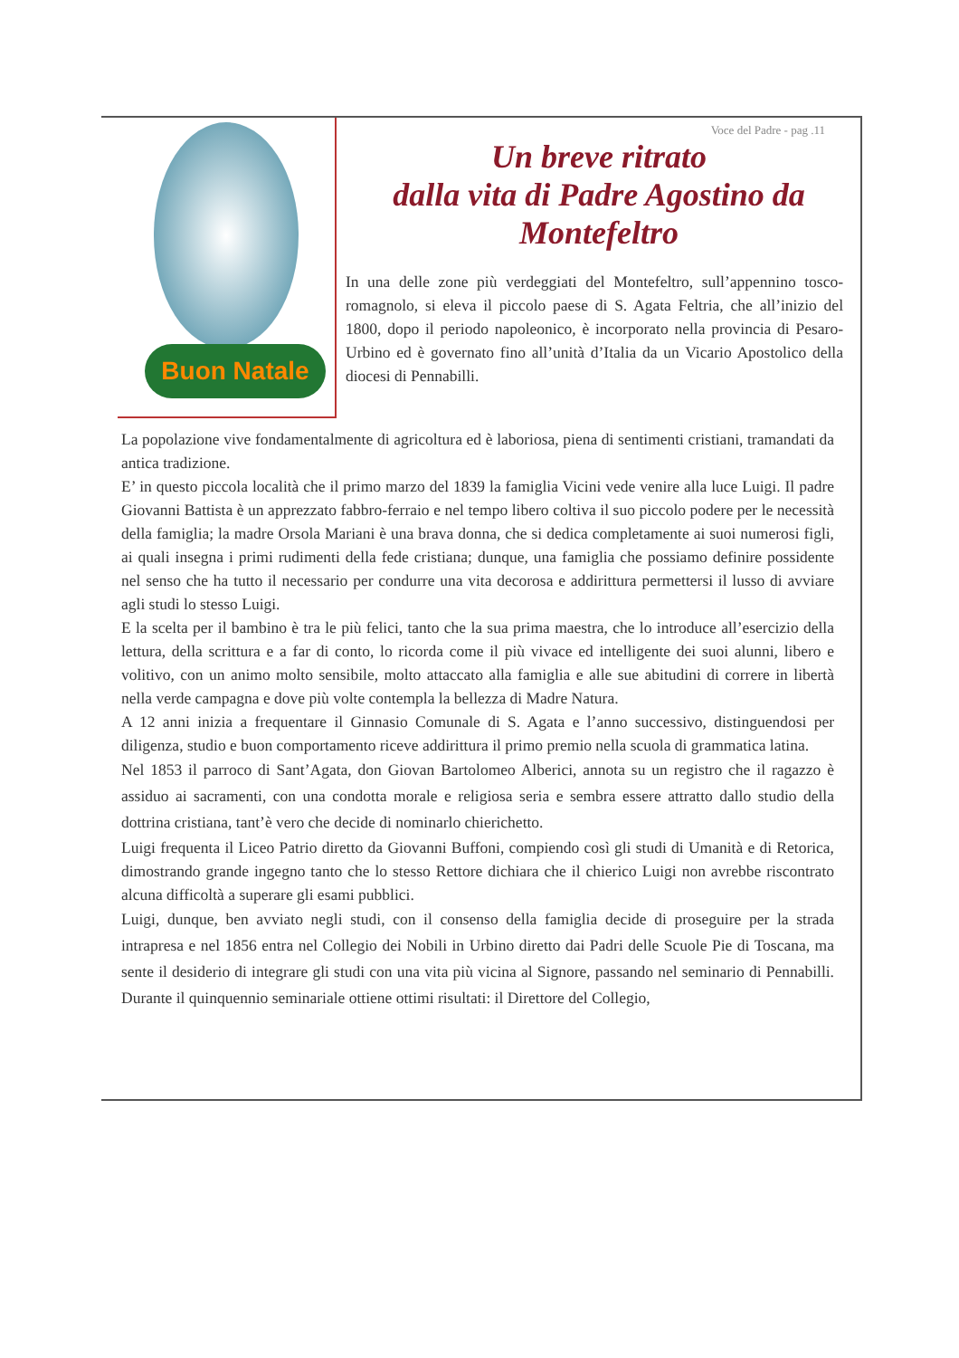Buon Natale
Voce del Padre - pag .11
Un breve ritrato
dalla vita di Padre Agostino da Montefeltro
In una delle zone più verdeggiati del Montefeltro, sull’appennino tosco-romagnolo, si eleva il piccolo paese di S. Agata Feltria, che all’inizio del 1800, dopo il periodo napoleonico, è incorporato nella provincia di Pesaro-Urbino ed è governato fino all’unità d’Italia da un Vicario Apostolico della diocesi di Pennabilli.
La popolazione vive fondamentalmente di agricoltura ed è laboriosa, piena di sentimenti cristiani, tramandati da antica tradizione.
E’ in questo piccola località che il primo marzo del 1839 la famiglia Vicini vede venire alla luce Luigi. Il padre Giovanni Battista è un apprezzato fabbro-ferraio e nel tempo libero coltiva il suo piccolo podere per le necessità della famiglia; la madre Orsola Mariani è una brava donna, che si dedica completamente ai suoi numerosi figli, ai quali insegna i primi rudimenti della fede cristiana; dunque, una famiglia che possiamo definire possidente nel senso che ha tutto il necessario per condurre una vita decorosa e addirittura permettersi il lusso di avviare agli studi lo stesso Luigi.
E la scelta per il bambino è tra le più felici, tanto che la sua prima maestra, che lo introduce all’esercizio della lettura, della scrittura e a far di conto, lo ricorda come il più vivace ed intelligente dei suoi alunni, libero e volitivo, con un animo molto sensibile, molto attaccato alla famiglia e alle sue abitudini di correre in libertà nella verde campagna e dove più volte contempla la bellezza di Madre Natura.
A 12 anni inizia a frequentare il Ginnasio Comunale di S. Agata e l’anno successivo, distinguendosi per diligenza, studio e buon comportamento riceve addirittura il primo premio nella scuola di grammatica latina.
Nel 1853 il parroco di Sant’Agata, don Giovan Bartolomeo Alberici, annota su un registro che il ragazzo è assiduo ai sacramenti, con una condotta morale e religiosa seria e sembra essere attratto dallo studio della dottrina cristiana, tant’è vero che decide di nominarlo chierichetto.
Luigi frequenta il Liceo Patrio diretto da Giovanni Buffoni, compiendo così gli studi di Umanità e di Retorica, dimostrando grande ingegno tanto che lo stesso Rettore dichiara che il chierico Luigi non avrebbe riscontrato alcuna difficoltà a superare gli esami pubblici.
Luigi, dunque, ben avviato negli studi, con il consenso della famiglia decide di proseguire per la strada intrapresa e nel 1856 entra nel Collegio dei Nobili in Urbino diretto dai Padri delle Scuole Pie di Toscana, ma sente il desiderio di integrare gli studi con una vita più vicina al Signore, passando nel seminario di Pennabilli. Durante il quinquennio seminariale ottiene ottimi risultati: il Direttore del Collegio,